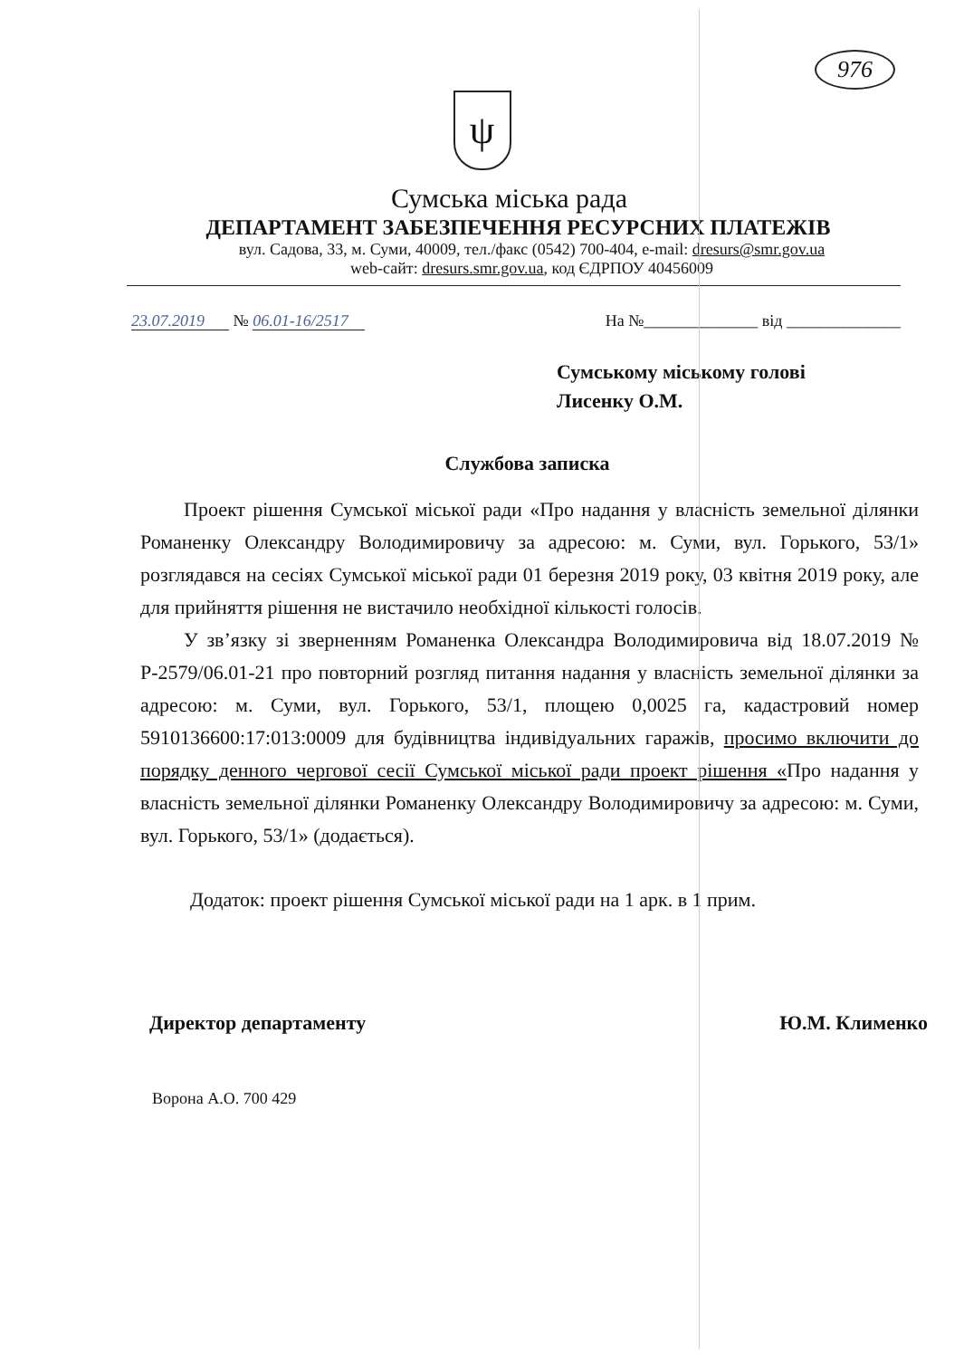976
ψ
Сумська міська рада
ДЕПАРТАМЕНТ ЗАБЕЗПЕЧЕННЯ РЕСУРСНИХ ПЛАТЕЖІВ
вул. Садова, 33, м. Суми, 40009, тел./факс (0542) 700-404, e-mail: dresurs@smr.gov.ua
web-сайт: dresurs.smr.gov.ua, код ЄДРПОУ 40456009
23.07.2019 № 06.01-16/2517 На №______________ від ______________
Сумському міському голові
Лисенку О.М.
Службова записка
Проект рішення Сумської міської ради «Про надання у власність земельної ділянки Романенку Олександру Володимировичу за адресою: м. Суми, вул. Горького, 53/1» розглядався на сесіях Сумської міської ради 01 березня 2019 року, 03 квітня 2019 року, але для прийняття рішення не вистачило необхідної кількості голосів.
У зв’язку зі зверненням Романенка Олександра Володимировича від 18.07.2019 № Р-2579/06.01-21 про повторний розгляд питання надання у власність земельної ділянки за адресою: м. Суми, вул. Горького, 53/1, площею 0,0025 га, кадастровий номер 5910136600:17:013:0009 для будівництва індивідуальних гаражів, просимо включити до порядку денного чергової сесії Сумської міської ради проект рішення «Про надання у власність земельної ділянки Романенку Олександру Володимировичу за адресою: м. Суми, вул. Горького, 53/1» (додається).
Додаток: проект рішення Сумської міської ради на 1 арк. в 1 прим.
Директор департаменту Ю.М. Клименко
Ворона А.О. 700 429